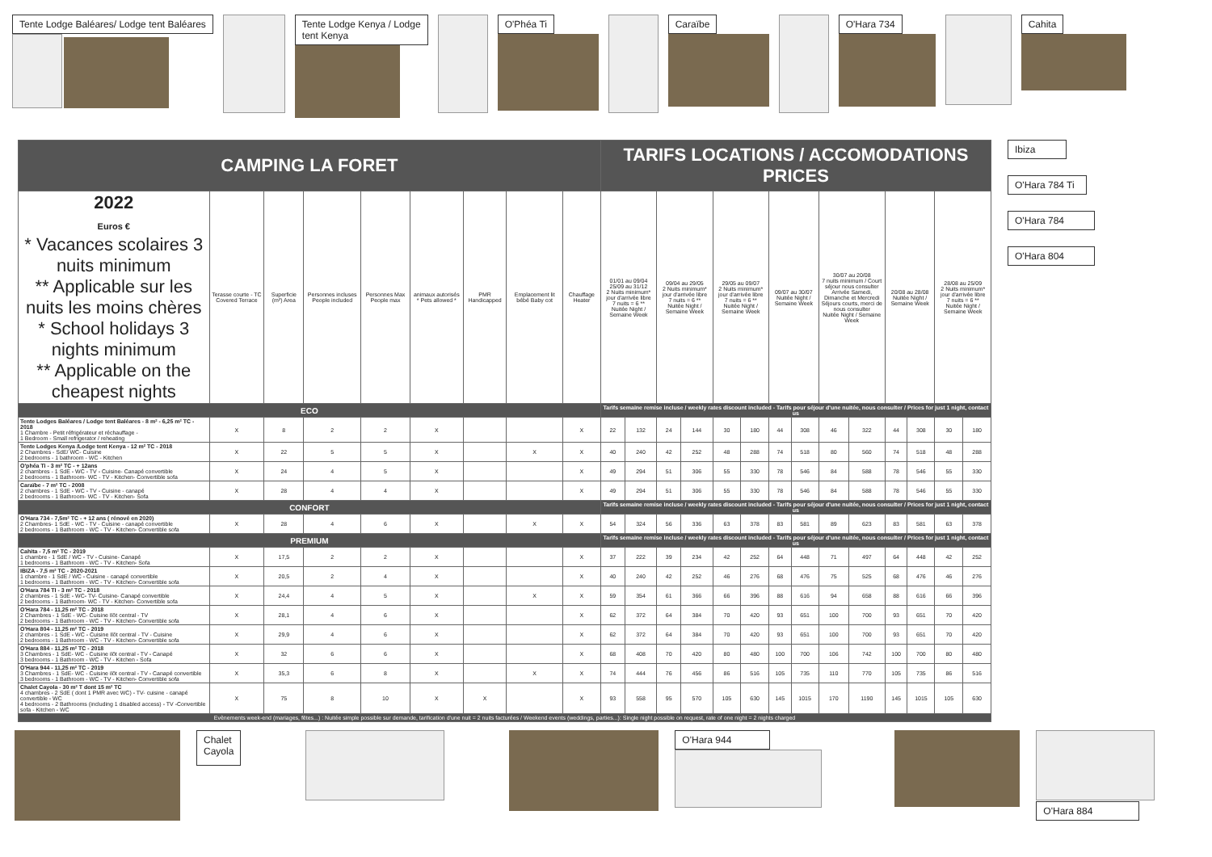Tente Lodge Baléares/ Lodge tent Baléares
Tente Lodge Kenya / Lodge
tent Kenya
O'Phéa Ti
Caraïbe
O'Hara 734
Cahita
| CAMPING LA FORET | | | | | | | | | TARIFS LOCATIONS / ACCOMODATIONS PRICES | | | | | | | | | | | | | |
| --- | --- | --- | --- | --- | --- | --- | --- | --- | --- | --- | --- | --- | --- | --- | --- | --- | --- | --- | --- | --- | --- | --- |
| 2022 Euros € * Vacances scolaires 3 nuits minimum ** Applicable sur les nuits les moins chères * School holidays 3 nights minimum ** Applicable on the cheapest nights | Terasse courte - TC Covered Terrace | Superficie (m²) Area | Personnes incluses People included | Personnes Max People max | animaux autorisés * Pets allowed * | PMR Handicapped | Emplacement lit bébé Baby cot | Chauffage Heater | 01/01 au 09/04 25/09 au 31/12 2 Nuits minimum* jour d'arrivée libre 7 nuits = 6 ** Nuitée Night / Semaine Week | | 09/04 au 29/05 2 Nuits minimum* jour d'arrivée libre 7 nuits = 6 ** Nuitée Night / Semaine Week | | 29/05 au 09/07 2 Nuits minimum* jour d'arrivée libre 7 nuits = 6 ** Nuitée Night / Semaine Week | | 09/07 au 30/07 Nuitée Night / Semaine Week | | 30/07 au 20/08 7 nuits minimum / Court séjour nous consulter Arrivée Samedi, Dimanche et Mercredi Séjours courts, merci de nous consulter Nuitée Night / Semaine Week | | 20/08 au 28/08 Nuitée Night / Semaine Week | | 28/08 au 25/09 2 Nuits minimum* jour d'arrivée libre 7 nuits = 6 ** Nuitée Night / Semaine Week | |
| ECO | | | | | | | | | Tarifs semaine remise incluse / weekly rates discount included - Tarifs pour séjour d'une nuitée, nous consulter / Prices for just 1 night, contact us | | | | | | | | | | | | | |
| Tente Lodges Baléares / Lodge tent Baléares - 8 m² - 6,25 m² TC - 2018 1 Chambre - Petit réfrigérateur et réchauffage - 1 Bedroom - Small refrigerator / reheating | X | 8 | 2 | 2 | X | | | X | 22 | 132 | 24 | 144 | 30 | 180 | 44 | 308 | 46 | 322 | 44 | 308 | 30 | 180 |
| Tente Lodges Kenya /Lodge tent Kenya - 12 m² TC - 2018 2 Chambres - SdE/ WC- Cuisine 2 bedrooms - 1 bathroom - WC - Kitchen | X | 22 | 5 | 5 | X | | X | X | 40 | 240 | 42 | 252 | 48 | 288 | 74 | 518 | 80 | 560 | 74 | 518 | 48 | 288 |
| O'phéa Ti - 3 m² TC - + 12ans 2 chambres - 1 SdE - WC - TV - Cuisine- Canapé convertible 2 bedrooms - 1 Bathroom- WC - TV - Kitchen- Convertible sofa | X | 24 | 4 | 5 | X | | | X | 49 | 294 | 51 | 306 | 55 | 330 | 78 | 546 | 84 | 588 | 78 | 546 | 55 | 330 |
| Caraïbe - 7 m² TC - 2008 2 chambres - 1 SdE - WC - TV - Cuisine - canapé 2 bedrooms - 1 Bathroom- WC - TV - Kitchen- Sofa | X | 28 | 4 | 4 | X | | | X | 49 | 294 | 51 | 306 | 55 | 330 | 78 | 546 | 84 | 588 | 78 | 546 | 55 | 330 |
| CONFORT | | | | | | | | | Tarifs semaine remise incluse / weekly rates discount included - Tarifs pour séjour d'une nuitée, nous consulter / Prices for just 1 night, contact us | | | | | | | | | | | | | |
| O'Hara 734 - 7,5m² TC - + 12 ans ( rénové en 2020) 2 Chambres- 1 SdE - WC - TV - Cuisine - canapé convertible 2 bedrooms - 1 Bathroom - WC - TV - Kitchen- Convertible sofa | X | 28 | 4 | 6 | X | | X | X | 54 | 324 | 56 | 336 | 63 | 378 | 83 | 581 | 89 | 623 | 83 | 581 | 63 | 378 |
| PREMIUM | | | | | | | | | Tarifs semaine remise incluse / weekly rates discount included - Tarifs pour séjour d'une nuitée, nous consulter / Prices for just 1 night, contact us | | | | | | | | | | | | | |
| Cahita - 7,5 m² TC - 2019 1 chambre - 1 SdE / WC - TV - Cuisine- Canapé 1 bedrooms - 1 Bathroom - WC - TV - Kitchen- Sofa | X | 17,5 | 2 | 2 | X | | | X | 37 | 222 | 39 | 234 | 42 | 252 | 64 | 448 | 71 | 497 | 64 | 448 | 42 | 252 |
| IBIZA - 7,5 m² TC - 2020-2021 1 chambre - 1 SdE / WC - Cuisine - canapé convertible 1 bedrooms - 1 Bathroom - WC - TV - Kitchen- Convertible sofa | X | 20,5 | 2 | 4 | X | | | X | 40 | 240 | 42 | 252 | 46 | 276 | 68 | 476 | 75 | 525 | 68 | 476 | 46 | 276 |
| O'Hara 784 TI - 3 m² TC - 2018 2 chambres - 1 SdE - WC- TV- Cuisine- Canapé convertible 2 bedrooms - 1 Bathroom- WC - TV - Kitchen- Convertible sofa | X | 24,4 | 4 | 5 | X | | X | X | 59 | 354 | 61 | 366 | 66 | 396 | 88 | 616 | 94 | 658 | 88 | 616 | 66 | 396 |
| O'Hara 784 - 11,25 m² TC - 2018 2 Chambres - 1 SdE - WC- Cuisine Ilôt central - TV 2 bedrooms - 1 Bathroom - WC - TV - Kitchen- Convertible sofa | X | 28,1 | 4 | 6 | X | | | X | 62 | 372 | 64 | 384 | 70 | 420 | 93 | 651 | 100 | 700 | 93 | 651 | 70 | 420 |
| O'Hara 804 - 11,25 m² TC - 2019 2 chambres - 1 SdE - WC - Cuisine Ilôt central - TV - Cuisine 2 bedrooms - 1 Bathroom - WC - TV - Kitchen- Convertible sofa | X | 29,9 | 4 | 6 | X | | | X | 62 | 372 | 64 | 384 | 70 | 420 | 93 | 651 | 100 | 700 | 93 | 651 | 70 | 420 |
| O'Hara 884 - 11,25 m² TC - 2018 3 Chambres - 1 SdE- WC - Cuisine ilôt central - TV - Canapé 3 bedrooms - 1 Bathroom - WC - TV - Kitchen - Sofa | X | 32 | 6 | 6 | X | | | X | 68 | 408 | 70 | 420 | 80 | 480 | 100 | 700 | 106 | 742 | 100 | 700 | 80 | 480 |
| O'Hara 944 - 11,25 m² TC - 2019 3 Chambres - 1 SdE- WC - Cuisine ilôt central - TV - Canapé convertible 3 bedrooms - 1 Bathroom - WC - TV - Kitchen- Convertible sofa | X | 35,3 | 6 | 8 | X | | X | X | 74 | 444 | 76 | 456 | 86 | 516 | 105 | 735 | 110 | 770 | 105 | 735 | 86 | 516 |
| Chalet Cayola - 30 m² T dont 15 m² TC 4 chambres - 2 SdE ( dont 1 PMR avec WC) - TV- cuisine - canapé convertible - WC 4 bedrooms - 2 Bathrooms (including 1 disabled access) - TV -Convertible sofa - Kitchen - WC | X | 75 | 8 | 10 | X | X | | X | 93 | 558 | 95 | 570 | 105 | 630 | 145 | 1015 | 170 | 1190 | 145 | 1015 | 105 | 630 |
| Evènements week-end (mariages, fêtes...) : Nuitée simple possible sur demande, tarification d'une nuit = 2 nuits facturées / Weekend events (weddings, parties...): Single night possible on request, rate of one night = 2 nights charged | | | | | | | | | | | | | | | | | | | | | | |
Ibiza
O'Hara 784 Ti
O'Hara 784
O'Hara 804
Chalet
Cayola
O'Hara 944
O'Hara 884